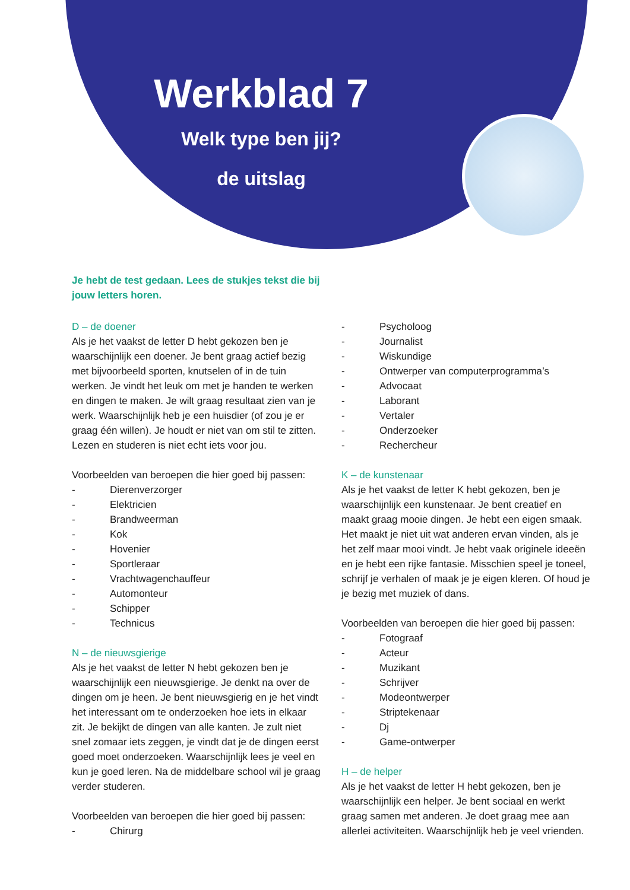Werkblad 7
Welk type ben jij?
de uitslag
Je hebt de test gedaan. Lees de stukjes tekst die bij jouw letters horen.
D – de doener
Als je het vaakst de letter D hebt gekozen ben je waarschijnlijk een doener. Je bent graag actief bezig met bijvoorbeeld sporten, knutselen of in de tuin werken. Je vindt het leuk om met je handen te werken en dingen te maken. Je wilt graag resultaat zien van je werk. Waarschijnlijk heb je een huisdier (of zou je er graag één willen). Je houdt er niet van om stil te zitten. Lezen en studeren is niet echt iets voor jou.
Voorbeelden van beroepen die hier goed bij passen:
- Dierenverzorger
- Elektricien
- Brandweerman
- Kok
- Hovenier
- Sportleraar
- Vrachtwagenchauffeur
- Automonteur
- Schipper
- Technicus
N – de nieuwsgierige
Als je het vaakst de letter N hebt gekozen ben je waarschijnlijk een nieuwsgierige. Je denkt na over de dingen om je heen. Je bent nieuwsgierig en je het vindt het interessant om te onderzoeken hoe iets in elkaar zit. Je bekijkt de dingen van alle kanten. Je zult niet snel zomaar iets zeggen, je vindt dat je de dingen eerst goed moet onderzoeken. Waarschijnlijk lees je veel en kun je goed leren. Na de middelbare school wil je graag verder studeren.
Voorbeelden van beroepen die hier goed bij passen:
- Chirurg
- Psycholoog
- Journalist
- Wiskundige
- Ontwerper van computerprogramma’s
- Advocaat
- Laborant
- Vertaler
- Onderzoeker
- Rechercheur
K – de kunstenaar
Als je het vaakst de letter K hebt gekozen, ben je waarschijnlijk een kunstenaar. Je bent creatief en maakt graag mooie dingen. Je hebt een eigen smaak. Het maakt je niet uit wat anderen ervan vinden, als je het zelf maar mooi vindt. Je hebt vaak originele ideeën en je hebt een rijke fantasie. Misschien speel je toneel, schrijf je verhalen of maak je je eigen kleren. Of houd je je bezig met muziek of dans.
Voorbeelden van beroepen die hier goed bij passen:
- Fotograaf
- Acteur
- Muzikant
- Schrijver
- Modeontwerper
- Striptekenaar
- Dj
- Game-ontwerper
H – de helper
Als je het vaakst de letter H hebt gekozen, ben je waarschijnlijk een helper. Je bent sociaal en werkt graag samen met anderen. Je doet graag mee aan allerlei activiteiten. Waarschijnlijk heb je veel vrienden.